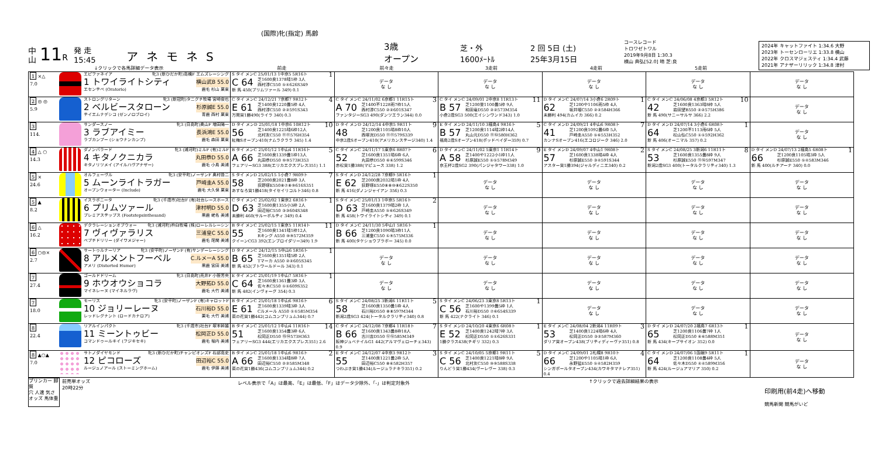中
山
11R
発 走
15:45
アネモネS
(国際)牝(指定) 馬齢
3歳
オープン
芝・外
1600ﾒｰﾄﾙ
2 回 5日 (土)
25年3月15日
コースレコード
トロワゼトワル
2019年9月8日 1:30.3
横山 典弘[52.0] 晴 芝:良
2024年 キャットファイト 1:34.6 大野
2023年 トーセンローリエ 1:33.8 横山
2022年 クロスマジェスティ 1:34.4 武藤
2021年 アナザーリリック 1:34.8 津村
↓クリックで各馬詳細データ表示 前走 前々走 3走前 4走前 5走前
| 1 ×△ 7.0 エピファネイア 牝3 (新ひだか町)高橋F エムズレーシング 1 トワイライトシティ 横山武B 55.0 エセンテペ (Oratorio) 鹿毛 杉山 栗東 | S タイ メンC 25/01/13 1中京5 5R16ト 1 C 64 芝1600良1378晴1枠 3人 西村淳C550 ⑤④626S349 新 馬 450(プリムツァール 349) 0.1 | データ な し | データ な し | データ な し | データ な し | データ な し |
| 2 ◎ ◎ 5.9 ストロングリターン 牝3 (新冠町)タニグチ牧場 宮崎俊也 2 ベルビースタローン 杉原誠E 55.0 テイエムナデシコ (ゼンノロブロイ) 青鹿 西村 栗東 | C タイ メンC 24/12/21 7京都7 9R12ト 4 E 61 芝1400良1220曇5枠 4人 西村淳C550 ②②591S343 万両賞1勝490(ライラ 340) 0.3 | C タイ メンC 24/11/02 6京都1 11R15ト 3 A 70 芝1400不1228雨7枠15人 西村淳C550 ②②601S347 ファンタジーSG3 490(ダンツエラン344) 0.0 | C タイ メンC 24/09/01 2中京8 11R13ト 11 B 57 芝1200重1100曇5枠 9人 和田竜D550 ②②573M354 小倉2歳SG3 500(エイシンワンド343) 1.0 | D タイ メンC 24/07/14 3小倉6 2R09ト 1 62 芝1200や1106雨5枠 4人 坂井瑠C550 ②②584H366 未勝利 494(カムイカ 366) 0.2 | C タイ メンC 24/06/08 4京都3 5R12ト 10 42 芝1600良1363晴8枠 5人 岩田望B550 ②②575H386 新 馬 490(サニーサルサ 366) 2.2 | データ な し |
| 3 114. サンダースノー 牝3 (日高町)奥山F 増田陽一 3 ラブアイミー 長浜鴻E 55.0 ラブカンプー (ショウナンカンプ) 鹿毛 森田 栗東 | D タイ メンD 25/01/18 1中京6 10R12ト 10 56 芝1400良1225晴6枠12人 北村友C550 ⑪⑪576H354 紅梅Sオープン410(ナムラクララ 345) 1.4 | D タイ メンD 24/12/14 4中京5 9R11ト 9 48 芝1200良1105晴8枠10人 西塚洸D550 ⑪⑪579S339 中京2歳Sオープン410(アメリカンステージ340) 1.4 | E タイ メンD 24/11/10 3福島4 9R16ト 5 B 57 芝1200良1114晴2枠14人 丸山元D550 ⑪⑩580H362 福島2歳Sオープン418(ポッドベイダー359) 0.7 | C タイ メンD 24/09/21 4中山6 9R08ト 7 41 芝1200良1092曇6枠 5人 戸崎圭A550 ⑤⑥553H352 カンナSオープン416(エコロジーク 346) 2.0 | D タイ メンD 24/07/14 3小倉6 6R08ト 1 64 芝1200不1113雨6枠 5人 松山弘C550 ①①592H362 新 馬 406(オーニマル 357) 0.2 | データ な し |
| 4 △ ○ 14.3 ダノンバラード 牝3 (浦河町)ミルF (有)ミルF 4 キタノクニカラ 丸田恭D 55.0 キタノリツメイ (アイルハヴアナザー) 鹿毛 小島 美浦 | B タイ メンC 25/01/12 1中山4 11R16ト 5 A 66 芝1600良1339曇1枠13人 丸田恭D550 ⑩⑨573H353 フェアリーSG3 388(エリカエクスプレス351) 1.1 | C タイ メンC 24/11/17 5東京6 8R07ト 6 52 芝1600良1351晴6枠 6人 丸田恭D550 ⑥⑥599S346 赤松賞1勝388(マピュース 338) 1.2 | D タイ メンC 24/11/02 5東京1 11R14ト 9 A 58 芝1400や1222小1枠11人 杉原誠E550 ⑤⑤578M349 京王杯2歳SG2 390(パンジャタワー338) 1.0 | E タイ メンD 24/09/07 4中山1 9R08ト 2 57 芝1600良1338晴4枠 4人 杉原誠E550 ③④591S344 アスター賞1勝394(ジャルディニエ340) 0.2 | S タイ メンC 24/08/25 3新潟6 11R11ト 8 53 芝1600良1355曇8枠 9人 杉原誠E550 ⑪⑩597M347 新潟2歳SG3 400(トータルクラリティ340) 1.3 | D タイ メンD 24/07/13 2福島5 6R08ト 1 66 芝1200良1105晴3枠 5人 杉原誠E550 ⑤④583M346 新 馬 400(ルチアーナ 340) 0.0 |
| 5 × 24.6 オルフェーヴル 牝3 (安平町)ノーザンF 奥村啓二 5 ムーンライトラガー 戸崎圭A 55.0 オープンウォーター (Include) 鹿毛 大久保 栗東 | S タイ メンD 25/02/15 1小倉7 9R09ト 7 58 芝2000良2021曇8枠 3人 荻野琢E550⑧⑦⑧⑨616S351 あすなろ賞1勝418(タイセイリコルト346) 0.8 | S タイ メンD 24/12/28 7京都9 5R16ト 1 E 62 芝2000良2032晴1枠 4人 荻野琢E550⑧⑧⑩⑧622S350 新 馬 416(ダノンジャイアン 356) 0.3 | データ な し | データ な し | データ な し | データ な し |
| 5 ▲ 8.2 イスラボニータ 牝3 (千歳市)社台F (有)社台レースホース 6 プリムツァール 津村明D 55.0 プレミアステップス (Footstepsinthesand) 黒鹿 蛯名 美浦 | C タイ メンC 25/02/02 1東京2 6R16ト 1 D 63 芝1600良1355小3枠 2人 田辺裕C550 ③③604S348 未勝利 460(サルーボルティ 349) 0.4 | S タイ メンC 25/01/13 1中京5 5R16ト 2 D 63 芝1600良1379晴2枠 1人 戸崎圭A550 ⑤⑥626S349 新 馬 458(トワイライトシティ 349) 0.1 | データ な し | データ な し | データ な し | データ な し |
| 6 △ 16.2 デクラレーションオブウォー 牝3 (浦河町)杵臼牧場 (株)ローレルレーシン 7 ヴィヴァラリス 三浦皇C 55.0 ペプチドリリー (ダイワメジャー) 鹿毛 尾関 美浦 | B タイ メンC 25/02/15 1東京5 11R14ト 11 55 芝1600良1341晴1枠12人 Rキング A550 ⑩⑨572M359 クイーンCG3 392(エンブロイダリー349) 1.9 | D タイ メンC 24/11/30 5中山1 5R16ト 1 B 66 芝1200良1090晴3枠11人 三浦皇C550 ①⑨575M336 新 馬 400(タケショウブラボー 345) 0.0 | データ な し | データ な し | データ な し | データ な し |
| 6 ○◎× 2.7 サートゥルナーリア 牝3 (安平町)ノーザンF (有)サンデーレーシング 8 アルメントフーベル C.ルメーA 55.0 アメリ (Distorted Humor) 黒鹿 宮田 美浦 | D タイ メンC 24/12/15 5中山6 5R16ト 1 B 65 芝1600良1351晴5枠 2人 Tマーカ A550 ②②605S345 新 馬 452(ブトワールドール 343) 0.1 | データ な し | データ な し | データ な し | データ な し | データ な し |
| 7 27.4 ゴールドドリーム 牝3 (日高町)荒井F 小笹芳央 9 ホウオウショコラ 大野拓D 55.0 マイネレーヌ (マイネルラヴ) 鹿毛 大竹 美浦 | E タイ メンC 25/01/19 1中山7 5R16ト 1 C 64 芝1600良1361曇3枠 3人 佐々木C550 ①①609S352 新 馬 482(インヴォーグ 354) 0.3 | データ な し | データ な し | データ な し | データ な し | データ な し |
| 7 18.0 モーリス 牝3 (安平町)ノーザンF (有)キャロットF 10 ジョリーレーヌ 石川裕D 55.0 レッドレグナント (ロードカナロア) 栗毛 大竹 美浦 | B タイ メンC 25/01/18 1中山6 9R16ト 6 E 61 芝1600良1339晴3枠 3人 Cルメール A550 ①①585M354 菜の花賞1勝442(コムユンプリュム344) 0.7 | S タイ メンC 24/08/25 3新潟6 11R11ト 5 58 芝1600良1350曇1枠 4人 石川裕D550 ⑧⑧597M344 新潟2歳SG3 424(トータルクラリティ340) 0.8 | S タイ メンC 24/06/23 3東京8 5R13ト 1 C 56 芝1600や1399曇5枠 1人 石川裕D550 ⑦⑥654S339 新 馬 422(ナクライト 346) 0.1 | データ な し | データ な し | データ な し |
| 8 22.4 リアルインパクト 牝3 (千歳市)社台F 塚本幹雄 11 ミーントゥビー 松岡正D 55.0 コマンドゥールキイ (フジキセキ) 鹿毛 堀内 美浦 | B タイ メンC 25/01/12 1中山4 11R16ト 14 51 芝1600良1354曇3枠 6人 松岡正D550 ⑮⑭573H363 フェアリーSG3 444(エリカエクスプレス351) 2.6 | C タイ メンC 24/12/08 7京都4 11R18ト 7 B 66 芝1600良1343曇8枠18人 古川吉D550 ⑫⑬585M349 阪神ジュベナイルG1 442(アルマヴェローチェ343) 0.9 | S タイ メンD 24/10/20 4東京6 6R08ト 1 E 52 芝1400良1242晴7枠 3人 松岡正D550 ①①626S331 1勝クラス438(チギリ 332) 0.3 | E タイ メンC 24/08/04 2新潟4 11R09ト 3 53 芝1400良1224晴6枠 4人 松岡正D550 ③②587M360 ダリア賞オープン438(ブリティディーヴァ351) 0.8 | D タイ メンD 24/07/20 2福島7 6R13ト 1 65 芝1200良1106曇7枠 1人 松岡正D550 ⑥⑥588M351 新 馬 434(キープサイオン 352) 0.0 | データ な し |
| 8 ▲○▲ 7.0 サトノダイヤモンド 牝3 (新ひだか町)チャンピオンズF 石部高史 12 ピコローズ 田辺裕C 55.0 ルージュノアール (ストーミングホーム) 鹿毛 伊藤 美浦 | B タイ メンC 25/01/18 1中山6 9R16ト 2 A 66 芝1600良1334晴8枠 7人 田辺裕C550 ②②585M348 菜の花賞1勝436(コムユンプリュム344) 0.2 | E タイ メンC 24/12/07 4中京3 9R12ト 3 55 芝1400良1221曇2枠 5人 田辺裕C550 ⑧⑥582H357 つわぶき賞1勝434(ルージュラナキラ351) 0.2 | S タイ メンC 24/10/05 5京都1 9R11ト 5 C 56 芝1400良1221晴8枠 9人 北村友C550 ⑩⑨588S338 りんどう賞1勝434(ヴーレヴー 338) 0.3 | D タイ メンC 24/09/01 2札幌8 9R10ト 4 66 芝1200や1105晴1枠 6人 永野猛E550 ⑤④582H359 シンガポールタオープン434(カワキタマナレア351) 0.4 | C タイ メンD 24/07/06 1函館9 5R11ト 1 64 芝1200良1108曇4枠 5人 佐々木D550 ④④589M356 新 馬 424(ルージュアマリア 350) 0.2 | データ な し |
プリンカー 脚質
穴 人速 気さ
オッズ 馬体重
前売単オッズ
20時22分
レベル表示で「A」は最高、「E」は最低、「F」はデータ少除外、「-」は判定対象外 ↑クリックで過去詳細結果の表示
印刷用(前4走)へ移動
競馬新聞 競馬がいど